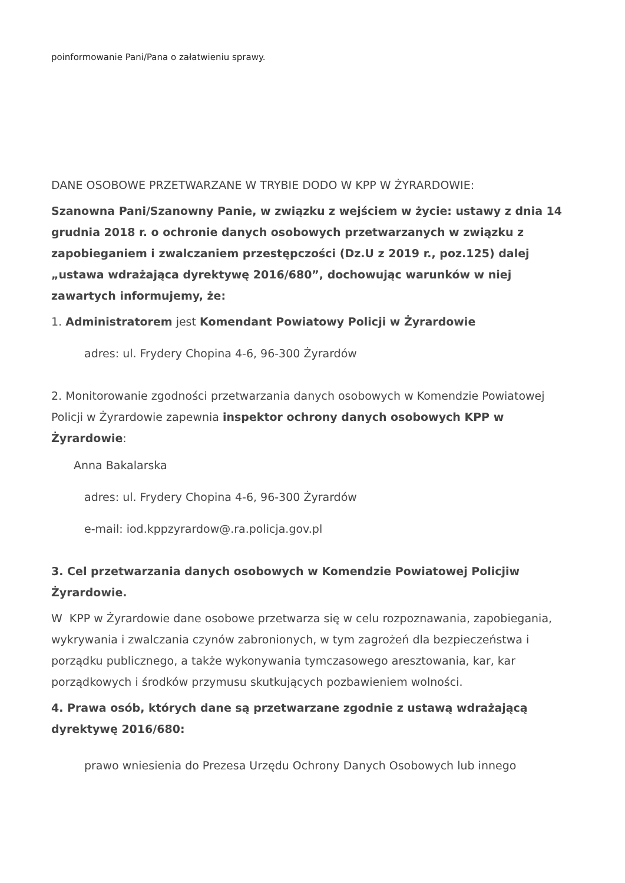poinformowanie Pani/Pana o załatwieniu sprawy.
DANE OSOBOWE PRZETWARZANE W TRYBIE DODO W KPP W ŻYRARDOWIE:
Szanowna Pani/Szanowny Panie, w związku z wejściem w życie: ustawy z dnia 14 grudnia 2018 r. o ochronie danych osobowych przetwarzanych w związku z zapobieganiem i zwalczaniem przestępczości (Dz.U z 2019 r., poz.125) dalej „ustawa wdrażająca dyrektywę 2016/680”, dochowując warunków w niej zawartych informujemy, że:
1. Administratorem jest Komendant Powiatowy Policji w Żyrardowie
adres: ul. Frydery Chopina 4-6, 96-300 Żyrardów
2. Monitorowanie zgodności przetwarzania danych osobowych w Komendzie Powiatowej Policji w Żyrardowie zapewnia inspektor ochrony danych osobowych KPP w Żyrardowie:
Anna Bakalarska
adres: ul. Frydery Chopina 4-6, 96-300 Żyrardów
e-mail: iod.kppzyrardow@.ra.policja.gov.pl
3. Cel przetwarzania danych osobowych w Komendzie Powiatowej Policjiw Żyrardowie.
W KPP w Żyrardowie dane osobowe przetwarza się w celu rozpoznawania, zapobiegania, wykrywania i zwalczania czynów zabronionych, w tym zagrożeń dla bezpieczeństwa i porządku publicznego, a także wykonywania tymczasowego aresztowania, kar, kar porządkowych i środków przymusu skutkujących pozbawieniem wolności.
4. Prawa osób, których dane są przetwarzane zgodnie z ustawą wdrażającą dyrektywę 2016/680:
prawo wniesienia do Prezesa Urzędu Ochrony Danych Osobowych lub innego